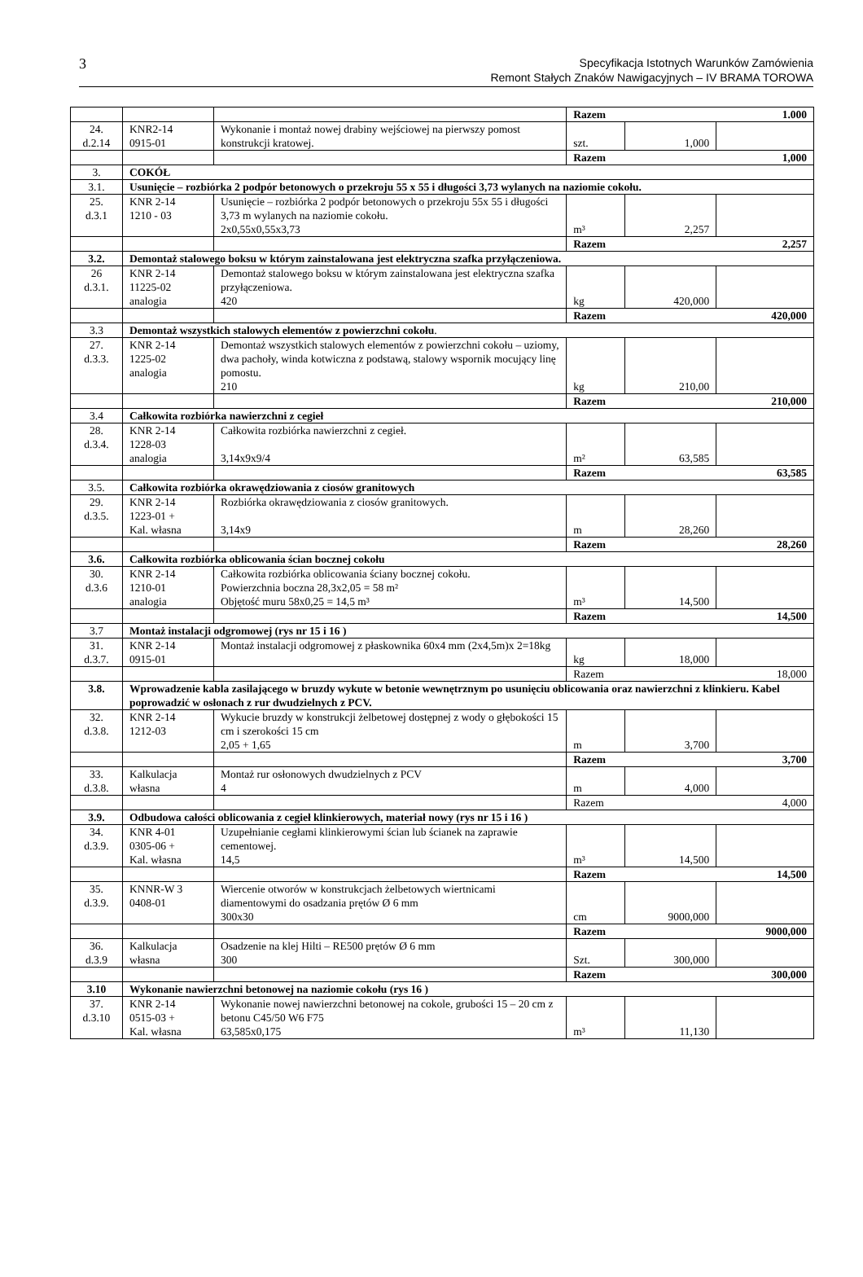3
Specyfikacja Istotnych Warunków Zamówienia
Remont Stałych Znaków Nawigacyjnych – IV BRAMA TOROWA
| | | | Razem 1.000 | | |
| 24. d.2.14 | KNR2-14 0915-01 | Wykonanie i montaż nowej drabiny wejściowej na pierwszy pomost konstrukcji kratowej. | szt. | 1,000 | |
| | | | Razem 1,000 | | |
| 3. | COKÓŁ | | | | |
| 3.1. | Usunięcie – rozbiórka 2 podpór betonowych o przekroju 55 x 55 i długości 3,73 wylanych na naziomie cokołu. | | | | |
| 25. d.3.1 | KNR 2-14 1210 - 03 | Usunięcie – rozbiórka 2 podpór betonowych o przekroju 55x 55 i długości 3,73 m wylanych na naziomie cokołu. 2x0,55x0,55x3,73 | m³ | 2,257 | |
| | | | Razem 2,257 | | |
| 3.2. | Demontaż stalowego boksu w którym zainstalowana jest elektryczna szafka przyłączeniowa. | | | | |
| 26 d.3.1. | KNR 2-14 11225-02 analogia | Demontaż stalowego boksu w którym zainstalowana jest elektryczna szafka przyłączeniowa. 420 | kg | 420,000 | |
| | | | Razem 420,000 | | |
| 3.3 | Demontaż wszystkich stalowych elementów z powierzchni cokołu . | | | | |
| 27. d.3.3. | KNR 2-14 1225-02 analogia | Demontaż wszystkich stalowych elementów z powierzchni cokołu – uziomy, dwa pachoły, winda kotwiczna z podstawą, stalowy wspornik mocujący linę pomostu. 210 | kg | 210,00 | |
| | | | Razem 210,000 | | |
| 3.4 | Całkowita rozbiórka nawierzchni z cegieł | | | | |
| 28. d.3.4. | KNR 2-14 1228-03 analogia | Całkowita rozbiórka nawierzchni z cegieł. 3,14x9x9/4 | m² | 63,585 | |
| | | | Razem 63,585 | | |
| 3.5. | Całkowita rozbiórka okrawędziowania z ciosów granitowych | | | | |
| 29. d.3.5. | KNR 2-14 1223-01 + Kal. własna | Rozbiórka okrawędziowania z ciosów granitowych. 3,14x9 | m | 28,260 | |
| | | | Razem 28,260 | | |
| 3.6. | Całkowita rozbiórka oblicowania ścian bocznej cokołu | | | | |
| 30. d.3.6 | KNR 2-14 1210-01 analogia | Całkowita rozbiórka oblicowania ściany bocznej cokołu. Powierzchnia boczna 28,3x2,05 = 58 m² Objętość muru 58x0,25 = 14,5 m³ | m³ | 14,500 | |
| | | | Razem 14,500 | | |
| 3.7 | Montaż instalacji odgromowej (rys nr 15 i 16 ) | | | | |
| 31. d.3.7. | KNR 2-14 0915-01 | Montaż instalacji odgromowej z płaskownika 60x4 mm (2x4,5m)x 2=18kg | kg | 18,000 | |
| | | | Razem 18,000 | | |
| 3.8. | Wprowadzenie kabla zasilającego w bruzdy wykute w betonie wewnętrznym po usunięciu oblicowania oraz nawierzchni z klinkieru. Kabel poprowadzić w osłonach z rur dwudzielnych z PCV. | | | | |
| 32. d.3.8. | KNR 2-14 1212-03 | Wykucie bruzdy w konstrukcji żelbetowej dostępnej z wody o głębokości 15 cm i szerokości 15 cm 2,05 + 1,65 | m | 3,700 | |
| | | | Razem 3,700 | | |
| 33. d.3.8. | Kalkulacja własna | Montaż rur osłonowych dwudzielnych z PCV 4 | m | 4,000 | |
| | | | Razem 4,000 | | |
| 3.9. | Odbudowa całości oblicowania z cegieł klinkierowych, materiał nowy (rys nr 15 i 16 ) | | | | |
| 34. d.3.9. | KNR 4-01 0305-06 + Kal. własna | Uzupełnianie cegłami klinkierowymi ścian lub ścianek na zaprawie cementowej. 14,5 | m³ | 14,500 | |
| | | | Razem 14,500 | | |
| 35. d.3.9. | KNNR-W 3 0408-01 | Wiercenie otworów w konstrukcjach żelbetowych wiertnicami diamentowymi do osadzania prętów Ø 6 mm 300x30 | cm | 9000,000 | |
| | | | Razem 9000,000 | | |
| 36. d.3.9 | Kalkulacja własna | Osadzenie na klej Hilti – RE500 prętów Ø 6 mm 300 | Szt. | 300,000 | |
| | | | Razem 300,000 | | |
| 3.10 | Wykonanie nawierzchni betonowej na naziomie cokołu (rys 16 ) | | | | |
| 37. d.3.10 | KNR 2-14 0515-03 + Kal. własna | Wykonanie nowej nawierzchni betonowej na cokole, grubości 15 – 20 cm z betonu C45/50 W6 F75 63,585x0,175 | m³ | 11,130 | |